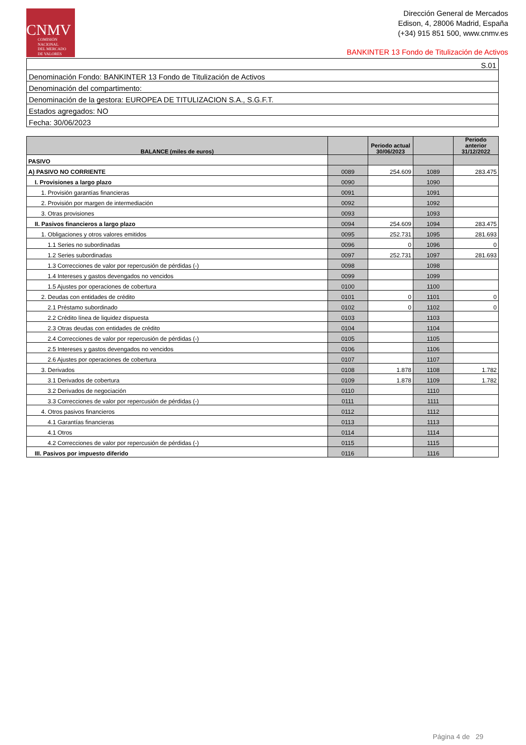CNMV
COMISIÓN
NACIONAL
DEL MERCADO
DE VALORES
Dirección General de Mercados
Edison, 4, 28006 Madrid, España
(+34) 915 851 500, www.cnmv.es
BANKINTER 13 Fondo de Titulización de Activos
| S.01 |
| Denominación Fondo: BANKINTER 13 Fondo de Titulización de Activos |
| Denominación del compartimento: |
| Denominación de la gestora: EUROPEA DE TITULIZACION S.A., S.G.F.T. |
| Estados agregados: NO |
| Fecha: 30/06/2023 |
| BALANCE (miles de euros) | | Periodo actual 30/06/2023 | | Periodo anterior 31/12/2022 |
| --- | --- | --- | --- | --- |
| PASIVO | | | | |
| A) PASIVO NO CORRIENTE | 0089 | 254.609 | 1089 | 283.475 |
| I. Provisiones a largo plazo | 0090 | | 1090 | |
| 1. Provisión garantías financieras | 0091 | | 1091 | |
| 2. Provisión por margen de intermediación | 0092 | | 1092 | |
| 3. Otras provisiones | 0093 | | 1093 | |
| II. Pasivos financieros a largo plazo | 0094 | 254.609 | 1094 | 283.475 |
| 1. Obligaciones y otros valores emitidos | 0095 | 252.731 | 1095 | 281.693 |
| 1.1 Series no subordinadas | 0096 | 0 | 1096 | 0 |
| 1.2 Series subordinadas | 0097 | 252.731 | 1097 | 281.693 |
| 1.3 Correcciones de valor por repercusión de pérdidas (-) | 0098 | | 1098 | |
| 1.4 Intereses y gastos devengados no vencidos | 0099 | | 1099 | |
| 1.5 Ajustes por operaciones de cobertura | 0100 | | 1100 | |
| 2. Deudas con entidades de crédito | 0101 | 0 | 1101 | 0 |
| 2.1 Préstamo subordinado | 0102 | 0 | 1102 | 0 |
| 2.2 Crédito línea de liquidez dispuesta | 0103 | | 1103 | |
| 2.3 Otras deudas con entidades de crédito | 0104 | | 1104 | |
| 2.4 Correcciones de valor por repercusión de pérdidas (-) | 0105 | | 1105 | |
| 2.5 Intereses y gastos devengados no vencidos | 0106 | | 1106 | |
| 2.6 Ajustes por operaciones de cobertura | 0107 | | 1107 | |
| 3. Derivados | 0108 | 1.878 | 1108 | 1.782 |
| 3.1 Derivados de cobertura | 0109 | 1.878 | 1109 | 1.782 |
| 3.2 Derivados de negociación | 0110 | | 1110 | |
| 3.3 Correcciones de valor por repercusión de pérdidas (-) | 0111 | | 1111 | |
| 4. Otros pasivos financieros | 0112 | | 1112 | |
| 4.1 Garantías financieras | 0113 | | 1113 | |
| 4.1 Otros | 0114 | | 1114 | |
| 4.2 Correcciones de valor por repercusión de pérdidas (-) | 0115 | | 1115 | |
| III. Pasivos por impuesto diferido | 0116 | | 1116 | |
Página 4 de 29